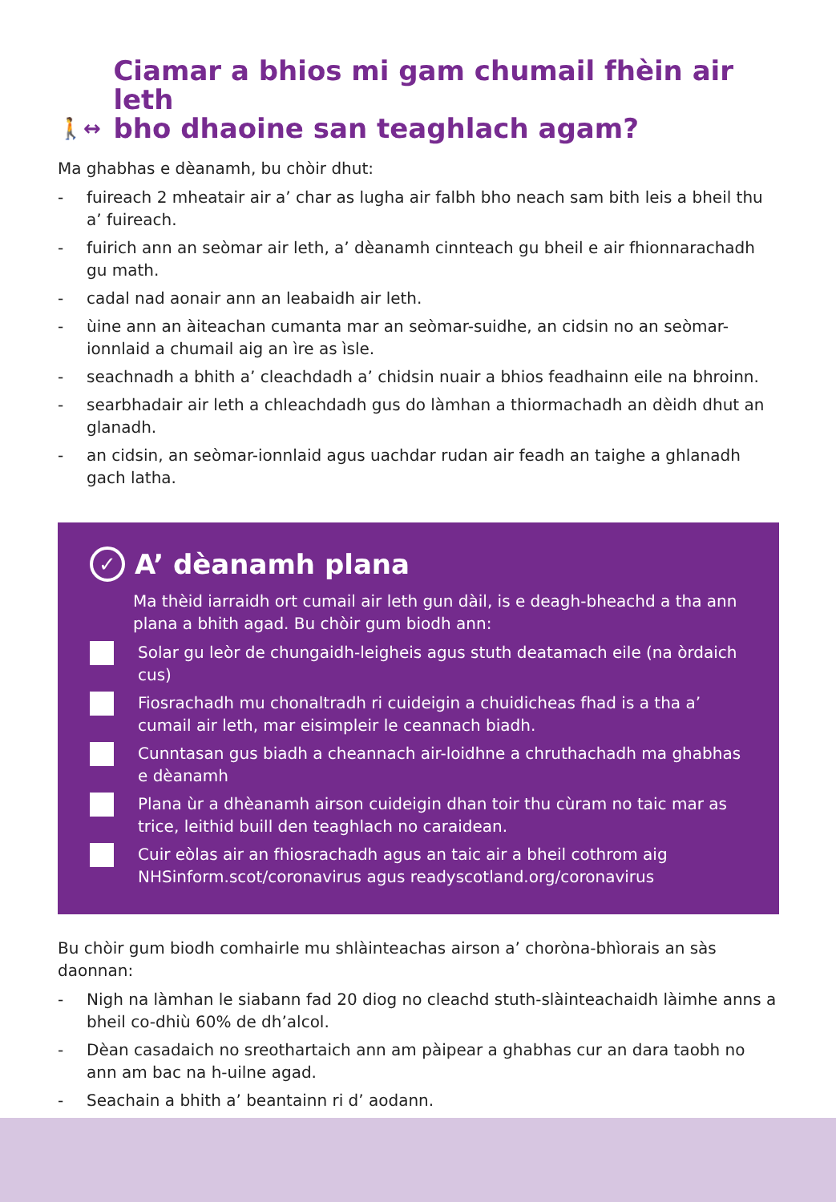🚶↔ Ciamar a bhios mi gam chumail fhèin air leth
bho dhaoine san teaghlach agam?
Ma ghabhas e dèanamh, bu chòir dhut:
- fuireach 2 mheatair air a’ char as lugha air falbh bho neach sam bith leis a bheil thu a’ fuireach.
- fuirich ann an seòmar air leth, a’ dèanamh cinnteach gu bheil e air fhionnarachadh gu math.
- cadal nad aonair ann an leabaidh air leth.
- ùine ann an àiteachan cumanta mar an seòmar-suidhe, an cidsin no an seòmar-ionnlaid a chumail aig an ìre as ìsle.
- seachnadh a bhith a’ cleachdadh a’ chidsin nuair a bhios feadhainn eile na bhroinn.
- searbhadair air leth a chleachdadh gus do làmhan a thiormachadh an dèidh dhut an glanadh.
- an cidsin, an seòmar-ionnlaid agus uachdar rudan air feadh an taighe a ghlanadh gach latha.
✓ A’ dèanamh plana
Ma thèid iarraidh ort cumail air leth gun dàil, is e deagh-bheachd a tha ann plana a bhith agad. Bu chòir gum biodh ann:
Solar gu leòr de chungaidh-leigheis agus stuth deatamach eile (na òrdaich cus)
Fiosrachadh mu chonaltradh ri cuideigin a chuidicheas fhad is a tha a’ cumail air leth, mar eisimpleir le ceannach biadh.
Cunntasan gus biadh a cheannach air-loidhne a chruthachadh ma ghabhas e dèanamh
Plana ùr a dhèanamh airson cuideigin dhan toir thu cùram no taic mar as trice, leithid buill den teaghlach no caraidean.
Cuir eòlas air an fhiosrachadh agus an taic air a bheil cothrom aig NHSinform.scot/coronavirus agus readyscotland.org/coronavirus
Bu chòir gum biodh comhairle mu shlàinteachas airson a’ choròna-bhìorais an sàs daonnan:
- Nigh na làmhan le siabann fad 20 diog no cleachd stuth-slàinteachaidh làimhe anns a bheil co-dhiù 60% de dh’alcol.
- Dèan casadaich no sreothartaich ann am pàipear a ghabhas cur an dara taobh no ann am bac na h-uilne agad.
- Seachain a bhith a’ beantainn ri d’ aodann.